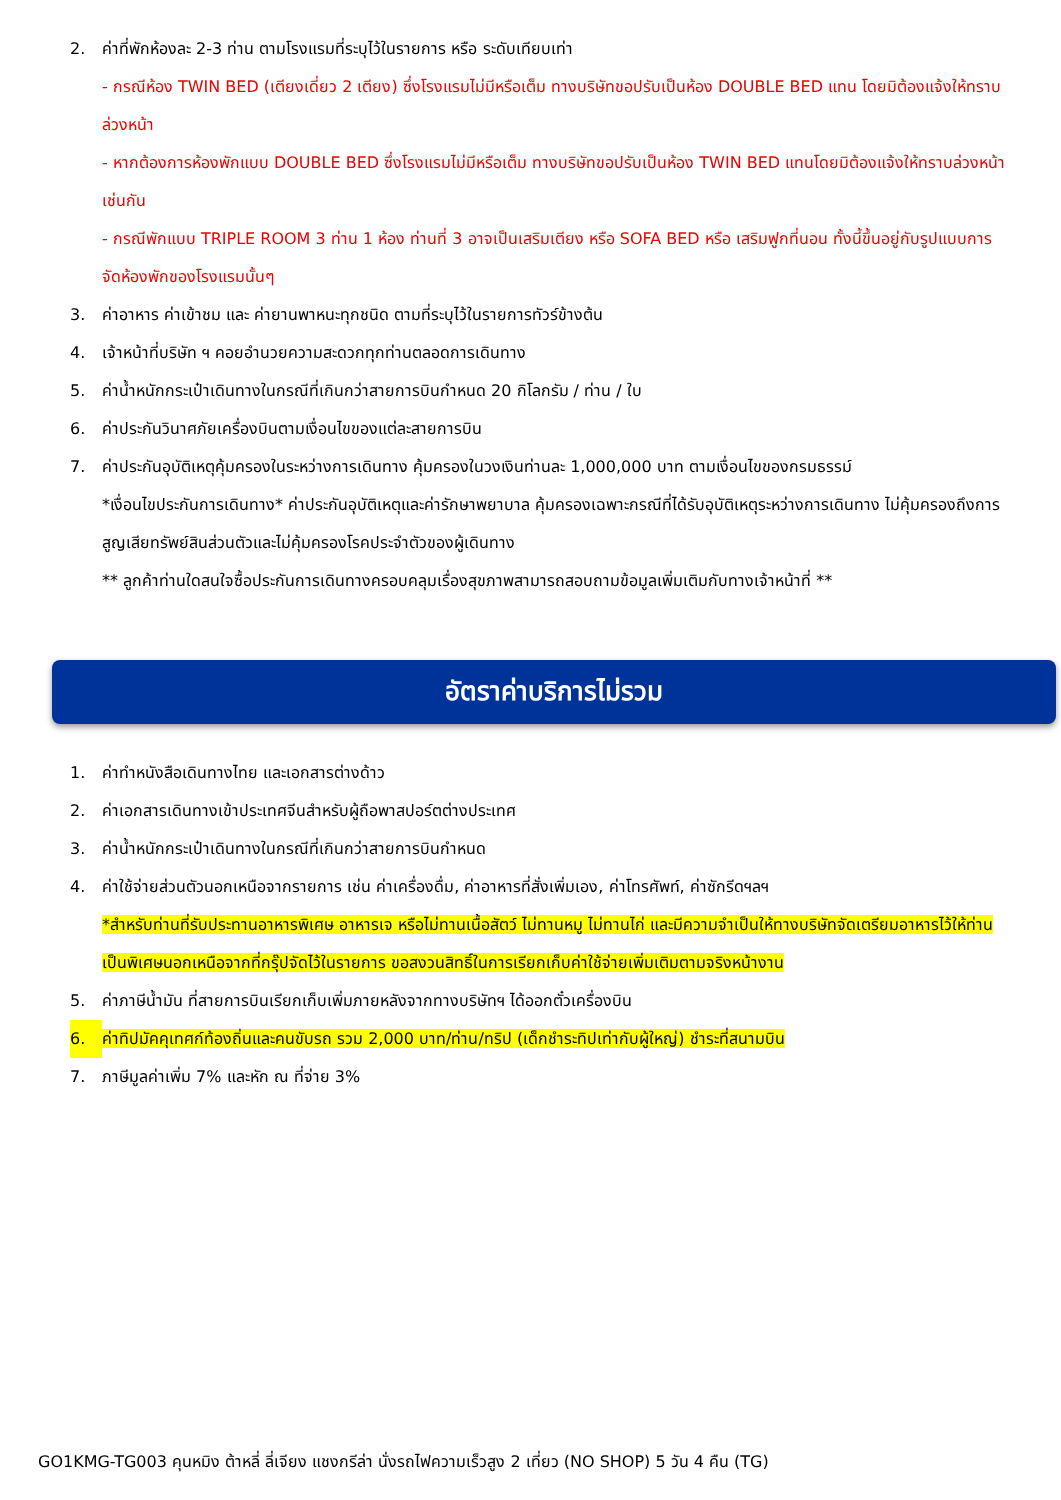2. ค่าที่พักห้องละ 2-3 ท่าน ตามโรงแรมที่ระบุไว้ในรายการ หรือ ระดับเทียบเท่า
- กรณีห้อง TWIN BED (เตียงเดี่ยว 2 เตียง) ซึ่งโรงแรมไม่มีหรือเต็ม ทางบริษัทขอปรับเป็นห้อง DOUBLE BED แทน โดยมิต้องแจ้งให้ทราบล่วงหน้า
- หากต้องการห้องพักแบบ DOUBLE BED ซึ่งโรงแรมไม่มีหรือเต็ม ทางบริษัทขอปรับเป็นห้อง TWIN BED แทนโดยมิต้องแจ้งให้ทราบล่วงหน้า เช่นกัน
- กรณีพักแบบ TRIPLE ROOM 3 ท่าน 1 ห้อง ท่านที่ 3 อาจเป็นเสริมเตียง หรือ SOFA BED หรือ เสริมฟูกที่นอน ทั้งนี้ขึ้นอยู่กับรูปแบบการจัดห้องพักของโรงแรมนั้นๆ
3. ค่าอาหาร ค่าเข้าชม และ ค่ายานพาหนะทุกชนิด ตามที่ระบุไว้ในรายการทัวร์ข้างต้น
4. เจ้าหน้าที่บริษัท ฯ คอยอำนวยความสะดวกทุกท่านตลอดการเดินทาง
5. ค่าน้ำหนักกระเป๋าเดินทางในกรณีที่เกินกว่าสายการบินกำหนด 20 กิโลกรัม / ท่าน / ใบ
6. ค่าประกันวินาศภัยเครื่องบินตามเงื่อนไขของแต่ละสายการบิน
7. ค่าประกันอุบัติเหตุคุ้มครองในระหว่างการเดินทาง คุ้มครองในวงเงินท่านละ 1,000,000 บาท ตามเงื่อนไขของกรมธรรม์
*เงื่อนไขประกันการเดินทาง* ค่าประกันอุบัติเหตุและค่ารักษาพยาบาล คุ้มครองเฉพาะกรณีที่ได้รับอุบัติเหตุระหว่างการเดินทาง ไม่คุ้มครองถึงการสูญเสียทรัพย์สินส่วนตัวและไม่คุ้มครองโรคประจำตัวของผู้เดินทาง
** ลูกค้าท่านใดสนใจซื้อประกันการเดินทางครอบคลุมเรื่องสุขภาพสามารถสอบถามข้อมูลเพิ่มเติมกับทางเจ้าหน้าที่ **
อัตราค่าบริการไม่รวม
1. ค่าทำหนังสือเดินทางไทย และเอกสารต่างด้าว
2. ค่าเอกสารเดินทางเข้าประเทศจีนสำหรับผู้ถือพาสปอร์ตต่างประเทศ
3. ค่าน้ำหนักกระเป๋าเดินทางในกรณีที่เกินกว่าสายการบินกำหนด
4. ค่าใช้จ่ายส่วนตัวนอกเหนือจากรายการ เช่น ค่าเครื่องดื่ม, ค่าอาหารที่สั่งเพิ่มเอง, ค่าโทรศัพท์, ค่าซักรีดฯลฯ
*สำหรับท่านที่รับประทานอาหารพิเศษ อาหารเจ หรือไม่ทานเนื้อสัตว์ ไม่ทานหมู ไม่ทานไก่ และมีความจำเป็นให้ทางบริษัทจัดเตรียมอาหารไว้ให้ท่านเป็นพิเศษนอกเหนือจากที่กรุ๊ปจัดไว้ในรายการ ขอสงวนสิทธิ์ในการเรียกเก็บค่าใช้จ่ายเพิ่มเติมตามจริงหน้างาน
5. ค่าภาษีน้ำมัน ที่สายการบินเรียกเก็บเพิ่มภายหลังจากทางบริษัทฯ ได้ออกตั๋วเครื่องบิน
6. ค่าทิปมัคคุเทศก์ท้องถิ่นและคนขับรถ รวม 2,000 บาท/ท่าน/ทริป (เด็กชำระทิปเท่ากับผู้ใหญ่) ชำระที่สนามบิน
7. ภาษีมูลค่าเพิ่ม 7% และหัก ณ ที่จ่าย 3%
GO1KMG-TG003 คุนหมิง ต้าหลี่ ลี่เจียง แชงกรีล่า นั่งรถไฟความเร็วสูง 2 เที่ยว (NO SHOP) 5 วัน 4 คืน (TG)